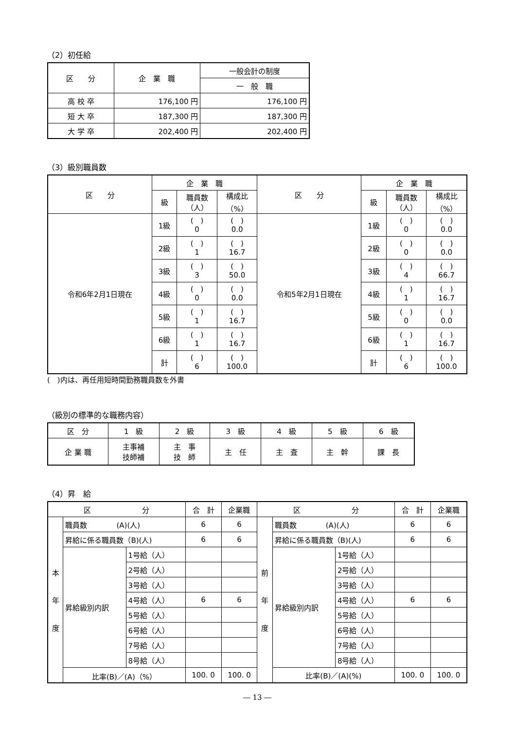（2）初任給
| 区 分 | 企 業 職 | 一般会計の制度 |
| --- | --- | --- |
| | | 一 般 職 |
| 高 校 卒 | 176,100 円 | 176,100 円 |
| 短 大 卒 | 187,300 円 | 187,300 円 |
| 大 学 卒 | 202,400 円 | 202,400 円 |
（3）級別職員数
| 区 分 | 企 業 職 | | | 区 分 | 企 業 職 | | |
| --- | --- | --- | --- | --- | --- | --- | --- |
| | 級 | 職員数 （人） | 構成比 （%） | | 級 | 職員数 （人） | 構成比 （%） |
| 令和6年2月1日現在 | 1級 | ( ) 0 | ( ) 0.0 | 令和5年2月1日現在 | 1級 | ( ) 0 | ( ) 0.0 |
| | 2級 | ( ) 1 | ( ) 16.7 | | 2級 | ( ) 0 | ( ) 0.0 |
| | 3級 | ( ) 3 | ( ) 50.0 | | 3級 | ( ) 4 | ( ) 66.7 |
| | 4級 | ( ) 0 | ( ) 0.0 | | 4級 | ( ) 1 | ( ) 16.7 |
| | 5級 | ( ) 1 | ( ) 16.7 | | 5級 | ( ) 0 | ( ) 0.0 |
| | 6級 | ( ) 1 | ( ) 16.7 | | 6級 | ( ) 1 | ( ) 16.7 |
| | 計 | ( ) 6 | ( ) 100.0 | | 計 | ( ) 6 | ( ) 100.0 |
(　)内は、再任用短時間勤務職員数を外書
（級別の標準的な職務内容）
| 区 分 | 1 級 | 2 級 | 3 級 | 4 級 | 5 級 | 6 級 |
| --- | --- | --- | --- | --- | --- | --- |
| 企 業 職 | 主事補 技師補 | 主 事 技 師 | 主 任 | 主 査 | 主 幹 | 課 長 |
（4）昇　給
| 区 分 | | | 合 計 | 企業職 | 区 分 | | | 合 計 | 企業職 |
| --- | --- | --- | --- | --- | --- | --- | --- | --- | --- |
| 本 年 度 | 職員数 (A)(人) | | 6 | 6 | 前 年 度 | 職員数 (A)(人) | | 6 | 6 |
| | 昇給に係る職員数（B)(人) | | 6 | 6 | | 昇給に係る職員数（B)(人) | | 6 | 6 |
| | 昇給級別内訳 | 1号給（人） | | | | 昇給級別内訳 | 1号給（人） | | |
| | | 2号給（人） | | | | | 2号給（人） | | |
| | | 3号給（人） | | | | | 3号給（人） | | |
| | | 4号給（人） | 6 | 6 | | | 4号給（人） | 6 | 6 |
| | | 5号給（人） | | | | | 5号給（人） | | |
| | | 6号給（人） | | | | | 6号給（人） | | |
| | | 7号給（人） | | | | | 7号給（人） | | |
| | | 8号給（人） | | | | | 8号給（人） | | |
| | 比率(B)／(A)（%） | | 100. 0 | 100. 0 | | 比率(B)／(A)(%) | | 100. 0 | 100. 0 |
― 13 ―